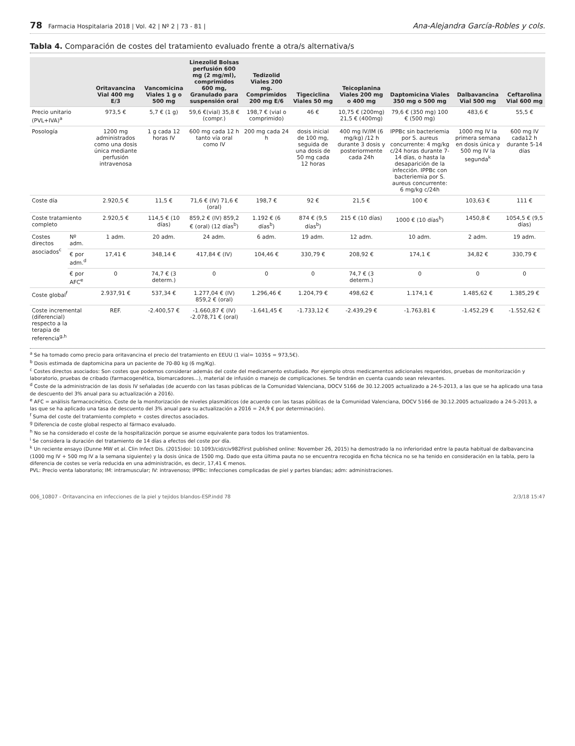78 Farmacia Hospitalaria 2018 | Vol. 42 | Nº 2 | 73 - 81 |
Ana-Alejandra García-Robles y cols.
Tabla 4. Comparación de costes del tratamiento evaluado frente a otra/s alternativa/s
| | | Oritavancina Vial 400 mg E/3 | Vancomicina Viales 1 g o 500 mg | Linezolid Bolsas perfusión 600 mg (2 mg/ml), comprimidos 600 mg, Granulado para suspensión oral | Tedizolid Viales 200 mg. Comprimidos 200 mg E/6 | Tigeciclina Viales 50 mg | Teicoplanina Viales 200 mg o 400 mg | Daptomicina Viales 350 mg o 500 mg | Dalbavancina Vial 500 mg | Ceftarolina Vial 600 mg |
| --- | --- | --- | --- | --- | --- | --- | --- | --- | --- | --- |
| Precio unitario (PVL+IVA)<sup>a</sup> | | 973,5 € | 5,7 € (1 g) | 59,6 €(vial) 35,8 € (compr.) | 198,7 € (vial o comprimido) | 46 € | 10,75 € (200mg) 21,5 € (400mg) | 79,6 € (350 mg) 100 € (500 mg) | 483,6 € | 55,5 € |
| Posología | | 1200 mg administrados como una dosis única mediante perfusión intravenosa | 1 g cada 12 horas IV | 600 mg cada 12 h tanto vía oral como IV | 200 mg cada 24 h | dosis inicial de 100 mg, seguida de una dosis de 50 mg cada 12 horas | 400 mg IV/IM (6 mg/kg) /12 h durante 3 dosis y posteriormente cada 24h | IPPBc sin bacteriemia por S. aureus concurrente: 4 mg/kg c/24 horas durante 7-14 días, o hasta la desaparición de la infección. IPPBc con bacteriemia por S. aureus concurrente: 6 mg/kg c/24h | 1000 mg IV la primera semana en dosis única y 500 mg IV la segunda<sup>k</sup> | 600 mg IV cada12 h durante 5-14 días |
| Coste día | | 2.920,5 € | 11,5 € | 71,6 € (IV) 71,6 € (oral) | 198,7 € | 92 € | 21,5 € | 100 € | 103,63 € | 111 € |
| Coste tratamiento completo | | 2.920,5 € | 114,5 € (10 días) | 859,2 € (IV) 859,2 € (oral) (12 días<sup>b</sup>) | 1.192 € (6 días<sup>b</sup>) | 874 € (9,5 días<sup>b</sup>) | 215 € (10 días) | 1000 € (10 días<sup>b</sup>) | 1450,8 € | 1054,5 € (9,5 días) |
| Costes directos asociados<sup>c</sup> | Nº adm. | 1 adm. | 20 adm. | 24 adm. | 6 adm. | 19 adm. | 12 adm. | 10 adm. | 2 adm. | 19 adm. |
| | € por adm.<sup>d</sup> | 17,41 € | 348,14 € | 417,84 € (IV) | 104,46 € | 330,79 € | 208,92 € | 174,1 € | 34,82 € | 330,79 € |
| | € por AFC<sup>e</sup> | 0 | 74,7 € (3 determ.) | 0 | 0 | 0 | 74,7 € (3 determ.) | 0 | 0 | 0 |
| Coste global<sup>f</sup> | | 2.937,91 € | 537,34 € | 1.277,04 € (IV) 859,2 € (oral) | 1.296,46 € | 1.204,79 € | 498,62 € | 1.174,1 € | 1.485,62 € | 1.385,29 € |
| Coste incremental (diferencial) respecto a la terapia de referencia<sup>g,h</sup> | | REF. | -2.400,57 € | -1.660,87 € (IV) -2.078,71 € (oral) | -1.641,45 € | -1.733,12 € | -2.439,29 € | -1.763,81 € | -1.452,29 € | -1.552,62 € |
<sup>a</sup> Se ha tomado como precio para oritavancina el precio del tratamiento en EEUU (1 vial= 1035$ = 973,5€).
<sup>b</sup> Dosis estimada de daptomicina para un paciente de 70-80 kg (6 mg/Kg).
<sup>c</sup> Costes directos asociados: Son costes que podemos considerar además del coste del medicamento estudiado. Por ejemplo otros medicamentos adicionales requeridos, pruebas de monitorización y laboratorio, pruebas de cribado (farmacogenética, biomarcadores...), material de infusión o manejo de complicaciones. Se tendrán en cuenta cuando sean relevantes.
<sup>d</sup> Coste de la administración de las dosis IV señaladas (de acuerdo con las tasas públicas de la Comunidad Valenciana, DOCV 5166 de 30.12.2005 actualizado a 24-5-2013, a las que se ha aplicado una tasa de descuento del 3% anual para su actualización a 2016).
<sup>e</sup> AFC = análisis farmacocinético. Coste de la monitorización de niveles plasmáticos (de acuerdo con las tasas públicas de la Comunidad Valenciana, DOCV 5166 de 30.12.2005 actualizado a 24-5-2013, a las que se ha aplicado una tasa de descuento del 3% anual para su actualización a 2016 = 24,9 € por determinación).
<sup>f</sup> Suma del coste del tratamiento completo + costes directos asociados.
<sup>g</sup> Diferencia de coste global respecto al fármaco evaluado.
<sup>h</sup> No se ha considerado el coste de la hospitalización porque se asume equivalente para todos los tratamientos.
<sup>i</sup> Se considera la duración del tratamiento de 14 días a efectos del coste por día.
<sup>k</sup> Un reciente ensayo (Dunne MW et al. Clin Infect Dis. (2015)doi: 10.1093/cid/civ982First published online: November 26, 2015) ha demostrado la no inferioridad entre la pauta habitual de dalbavancina (1000 mg IV + 500 mg IV a la semana siguiente) y la dosis única de 1500 mg. Dado que esta última pauta no se encuentra recogida en ficha técnica no se ha tenido en consideración en la tabla, pero la diferencia de costes se vería reducida en una administración, es decir, 17,41 € menos.
PVL: Precio venta laboratorio; IM: intramuscular; IV: intravenoso; IPPBc: Infecciones complicadas de piel y partes blandas; adm: administraciones.
006_10807 - Oritavancina en infecciones de la piel y tejidos blandos-ESP.indd 78 2/3/18 15:47